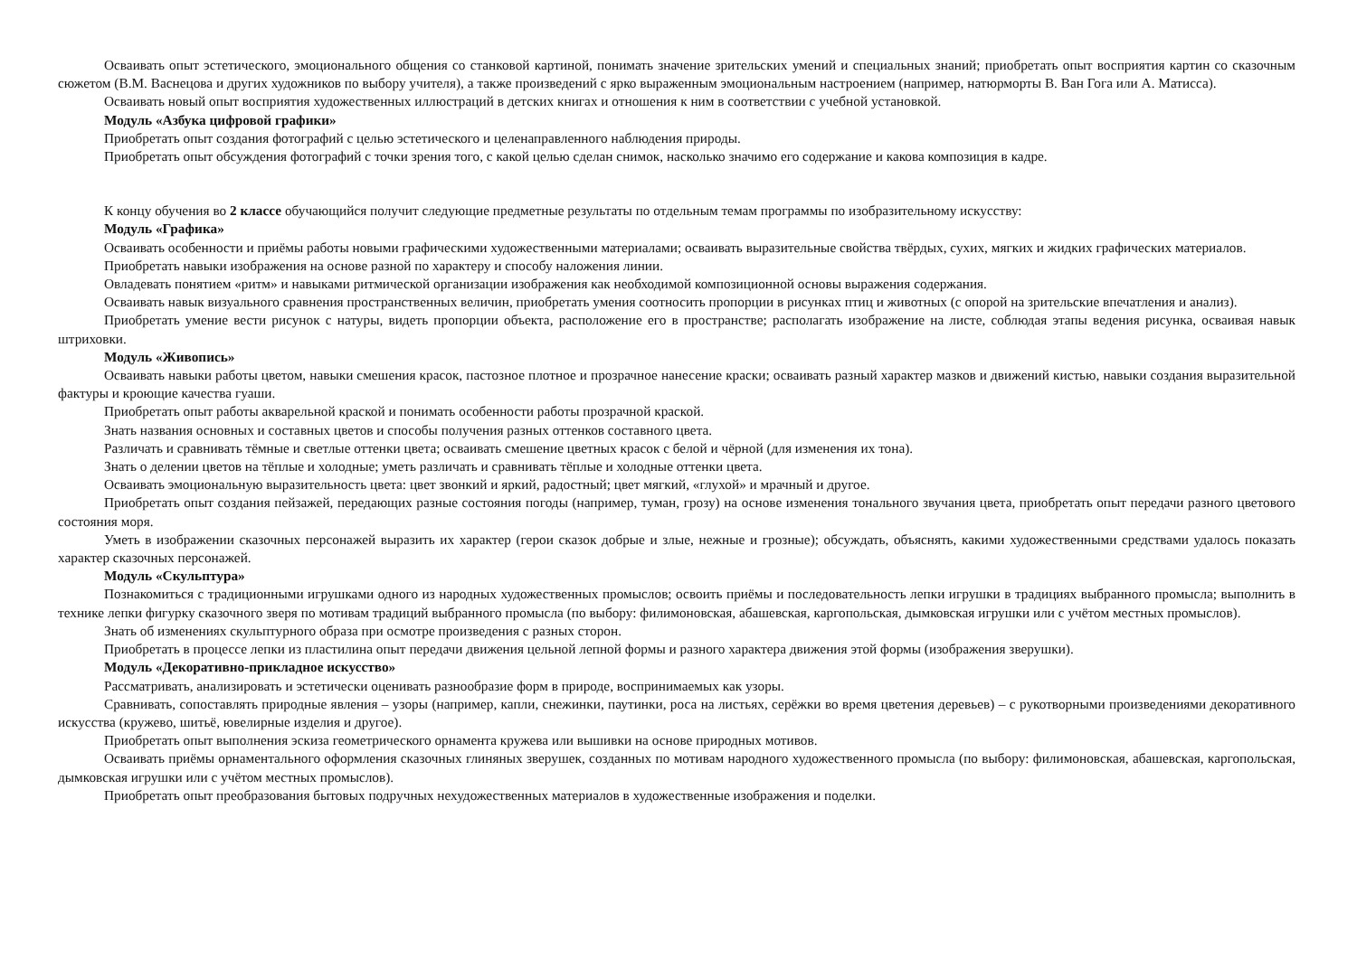Осваивать опыт эстетического, эмоционального общения со станковой картиной, понимать значение зрительских умений и специальных знаний; приобретать опыт восприятия картин со сказочным сюжетом (В.М. Васнецова и других художников по выбору учителя), а также произведений с ярко выраженным эмоциональным настроением (например, натюрморты В. Ван Гога или А. Матисса).
Осваивать новый опыт восприятия художественных иллюстраций в детских книгах и отношения к ним в соответствии с учебной установкой.
Модуль «Азбука цифровой графики»
Приобретать опыт создания фотографий с целью эстетического и целенаправленного наблюдения природы.
Приобретать опыт обсуждения фотографий с точки зрения того, с какой целью сделан снимок, насколько значимо его содержание и какова композиция в кадре.
К концу обучения во 2 классе обучающийся получит следующие предметные результаты по отдельным темам программы по изобразительному искусству:
Модуль «Графика»
Осваивать особенности и приёмы работы новыми графическими художественными материалами; осваивать выразительные свойства твёрдых, сухих, мягких и жидких графических материалов.
Приобретать навыки изображения на основе разной по характеру и способу наложения линии.
Овладевать понятием «ритм» и навыками ритмической организации изображения как необходимой композиционной основы выражения содержания.
Осваивать навык визуального сравнения пространственных величин, приобретать умения соотносить пропорции в рисунках птиц и животных (с опорой на зрительские впечатления и анализ).
Приобретать умение вести рисунок с натуры, видеть пропорции объекта, расположение его в пространстве; располагать изображение на листе, соблюдая этапы ведения рисунка, осваивая навык штриховки.
Модуль «Живопись»
Осваивать навыки работы цветом, навыки смешения красок, пастозное плотное и прозрачное нанесение краски; осваивать разный характер мазков и движений кистью, навыки создания выразительной фактуры и кроющие качества гуаши.
Приобретать опыт работы акварельной краской и понимать особенности работы прозрачной краской.
Знать названия основных и составных цветов и способы получения разных оттенков составного цвета.
Различать и сравнивать тёмные и светлые оттенки цвета; осваивать смешение цветных красок с белой и чёрной (для изменения их тона).
Знать о делении цветов на тёплые и холодные; уметь различать и сравнивать тёплые и холодные оттенки цвета.
Осваивать эмоциональную выразительность цвета: цвет звонкий и яркий, радостный; цвет мягкий, «глухой» и мрачный и другое.
Приобретать опыт создания пейзажей, передающих разные состояния погоды (например, туман, грозу) на основе изменения тонального звучания цвета, приобретать опыт передачи разного цветового состояния моря.
Уметь в изображении сказочных персонажей выразить их характер (герои сказок добрые и злые, нежные и грозные); обсуждать, объяснять, какими художественными средствами удалось показать характер сказочных персонажей.
Модуль «Скульптура»
Познакомиться с традиционными игрушками одного из народных художественных промыслов; освоить приёмы и последовательность лепки игрушки в традициях выбранного промысла; выполнить в технике лепки фигурку сказочного зверя по мотивам традиций выбранного промысла (по выбору: филимоновская, абашевская, каргопольская, дымковская игрушки или с учётом местных промыслов).
Знать об изменениях скульптурного образа при осмотре произведения с разных сторон.
Приобретать в процессе лепки из пластилина опыт передачи движения цельной лепной формы и разного характера движения этой формы (изображения зверушки).
Модуль «Декоративно-прикладное искусство»
Рассматривать, анализировать и эстетически оценивать разнообразие форм в природе, воспринимаемых как узоры.
Сравнивать, сопоставлять природные явления – узоры (например, капли, снежинки, паутинки, роса на листьях, серёжки во время цветения деревьев) – с рукотворными произведениями декоративного искусства (кружево, шитьё, ювелирные изделия и другое).
Приобретать опыт выполнения эскиза геометрического орнамента кружева или вышивки на основе природных мотивов.
Осваивать приёмы орнаментального оформления сказочных глиняных зверушек, созданных по мотивам народного художественного промысла (по выбору: филимоновская, абашевская, каргопольская, дымковская игрушки или с учётом местных промыслов).
Приобретать опыт преобразования бытовых подручных нехудожественных материалов в художественные изображения и поделки.